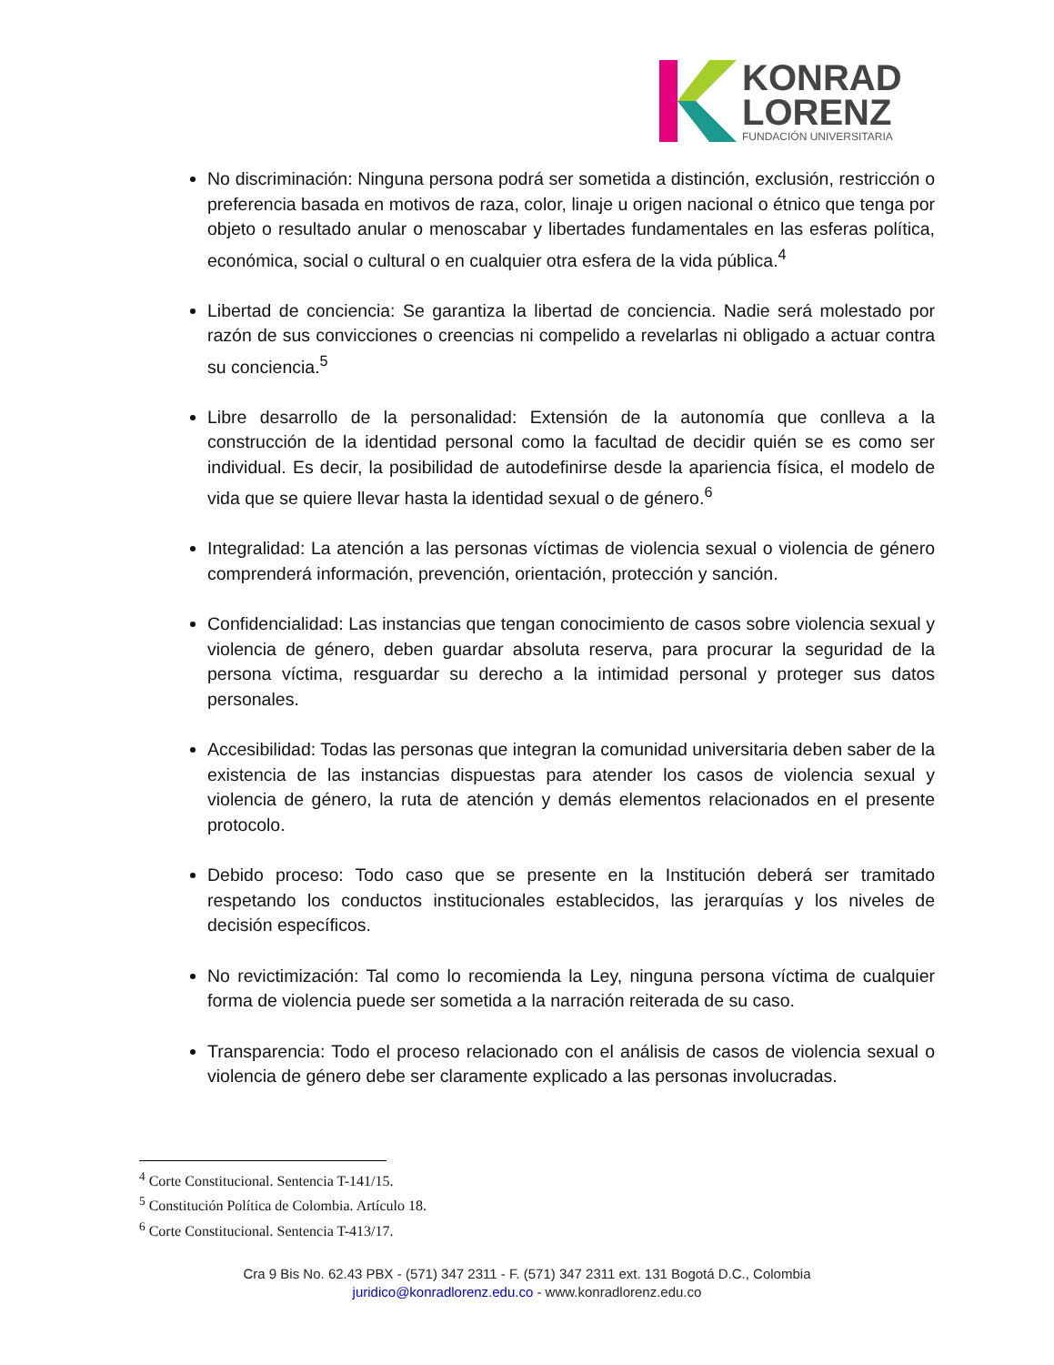KONRAD
LORENZ
FUNDACIÓN UNIVERSITARIA
No discriminación: Ninguna persona podrá ser sometida a distinción, exclusión, restricción o preferencia basada en motivos de raza, color, linaje u origen nacional o étnico que tenga por objeto o resultado anular o menoscabar y libertades fundamentales en las esferas política, económica, social o cultural o en cualquier otra esfera de la vida pública.<sup>4</sup>
Libertad de conciencia: Se garantiza la libertad de conciencia. Nadie será molestado por razón de sus convicciones o creencias ni compelido a revelarlas ni obligado a actuar contra su conciencia.<sup>5</sup>
Libre desarrollo de la personalidad: Extensión de la autonomía que conlleva a la construcción de la identidad personal como la facultad de decidir quién se es como ser individual. Es decir, la posibilidad de autodefinirse desde la apariencia física, el modelo de vida que se quiere llevar hasta la identidad sexual o de género.<sup>6</sup>
Integralidad: La atención a las personas víctimas de violencia sexual o violencia de género comprenderá información, prevención, orientación, protección y sanción.
Confidencialidad: Las instancias que tengan conocimiento de casos sobre violencia sexual y violencia de género, deben guardar absoluta reserva, para procurar la seguridad de la persona víctima, resguardar su derecho a la intimidad personal y proteger sus datos personales.
Accesibilidad: Todas las personas que integran la comunidad universitaria deben saber de la existencia de las instancias dispuestas para atender los casos de violencia sexual y violencia de género, la ruta de atención y demás elementos relacionados en el presente protocolo.
Debido proceso: Todo caso que se presente en la Institución deberá ser tramitado respetando los conductos institucionales establecidos, las jerarquías y los niveles de decisión específicos.
No revictimización: Tal como lo recomienda la Ley, ninguna persona víctima de cualquier forma de violencia puede ser sometida a la narración reiterada de su caso.
Transparencia: Todo el proceso relacionado con el análisis de casos de violencia sexual o violencia de género debe ser claramente explicado a las personas involucradas.
<sup>4</sup> Corte Constitucional. Sentencia T-141/15.
<sup>5</sup> Constitución Política de Colombia. Artículo 18.
<sup>6</sup> Corte Constitucional. Sentencia T-413/17.
Cra 9 Bis No. 62.43 PBX - (571) 347 2311 - F. (571) 347 2311 ext. 131 Bogotá D.C., Colombia
juridico@konradlorenz.edu.co - www.konradlorenz.edu.co